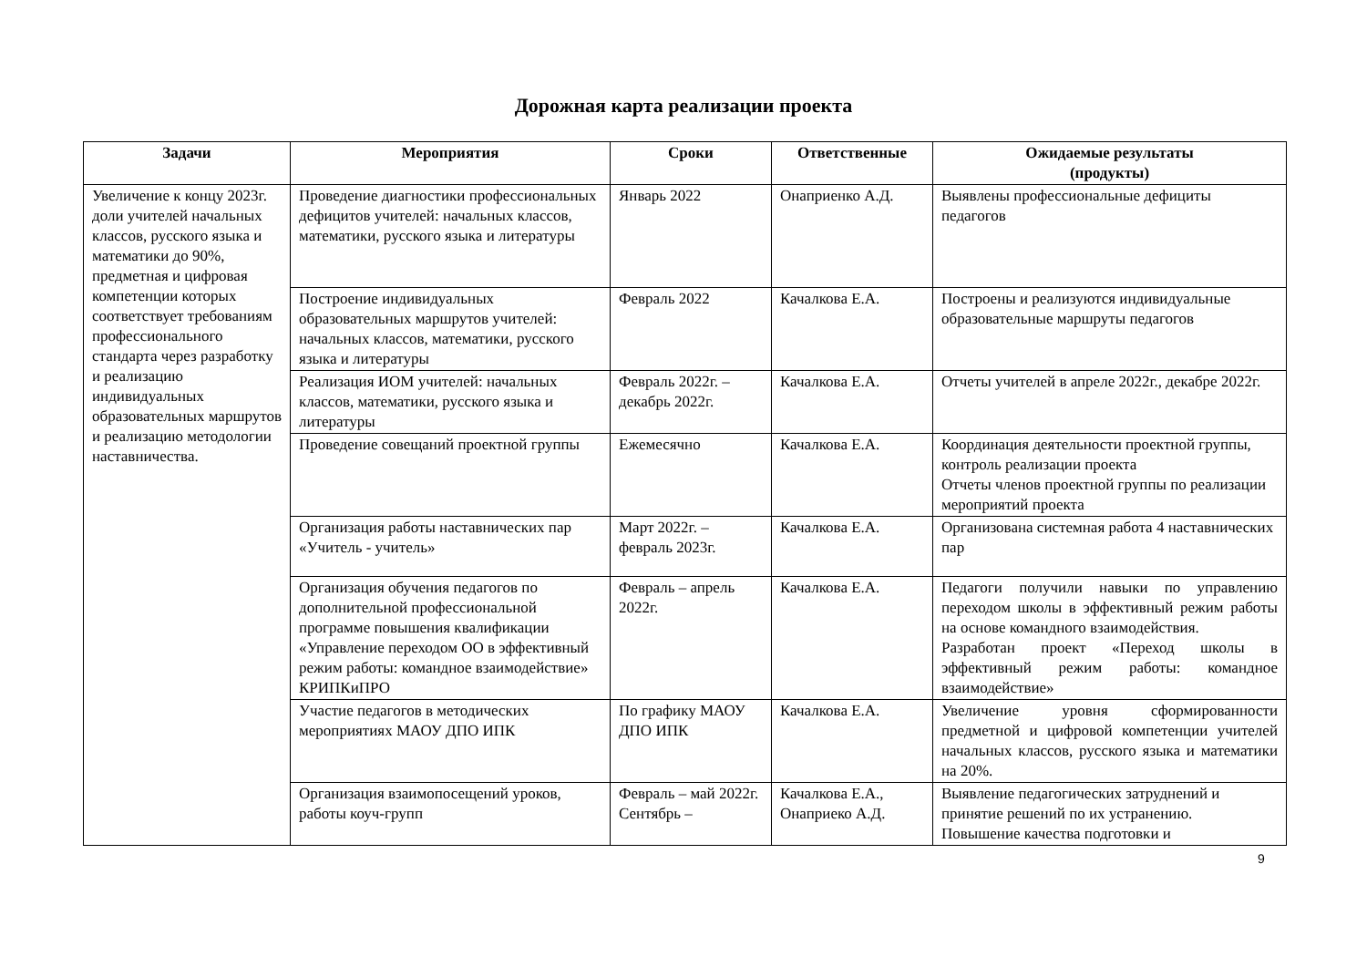Дорожная карта реализации проекта
| Задачи | Мероприятия | Сроки | Ответственные | Ожидаемые результаты (продукты) |
| --- | --- | --- | --- | --- |
| Увеличение к концу 2023г. доли учителей начальных классов, русского языка и математики до 90%, предметная и цифровая компетенции которых соответствует требованиям профессионального стандарта через разработку и реализацию индивидуальных образовательных маршрутов и реализацию методологии наставничества. | Проведение диагностики профессиональных дефицитов учителей: начальных классов, математики, русского языка и литературы | Январь 2022 | Онаприенко А.Д. | Выявлены профессиональные дефициты педагогов |
| | Построение индивидуальных образовательных маршрутов учителей: начальных классов, математики, русского языка и литературы | Февраль 2022 | Качалкова Е.А. | Построены и реализуются индивидуальные образовательные маршруты педагогов |
| | Реализация ИОМ учителей: начальных классов, математики, русского языка и литературы | Февраль 2022г. – декабрь 2022г. | Качалкова Е.А. | Отчеты учителей в апреле 2022г., декабре 2022г. |
| | Проведение совещаний проектной группы | Ежемесячно | Качалкова Е.А. | Координация деятельности проектной группы, контроль реализации проекта Отчеты членов проектной группы по реализации мероприятий проекта |
| | Организация работы наставнических пар «Учитель - учитель» | Март 2022г. – февраль 2023г. | Качалкова Е.А. | Организована системная работа 4 наставнических пар |
| | Организация обучения педагогов по дополнительной профессиональной программе повышения квалификации «Управление переходом ОО в эффективный режим работы: командное взаимодействие» КРИПКиПРО | Февраль – апрель 2022г. | Качалкова Е.А. | Педагоги получили навыки по управлению переходом школы в эффективный режим работы на основе командного взаимодействия. Разработан проект «Переход школы в эффективный режим работы: командное взаимодействие» |
| | Участие педагогов в методических мероприятиях МАОУ ДПО ИПК | По графику МАОУ ДПО ИПК | Качалкова Е.А. | Увеличение уровня сформированности предметной и цифровой компетенции учителей начальных классов, русского языка и математики на 20%. |
| | Организация взаимопосещений уроков, работы коуч-групп | Февраль – май 2022г. Сентябрь – | Качалкова Е.А., Онаприеко А.Д. | Выявление педагогических затруднений и принятие решений по их устранению. Повышение качества подготовки и |
9